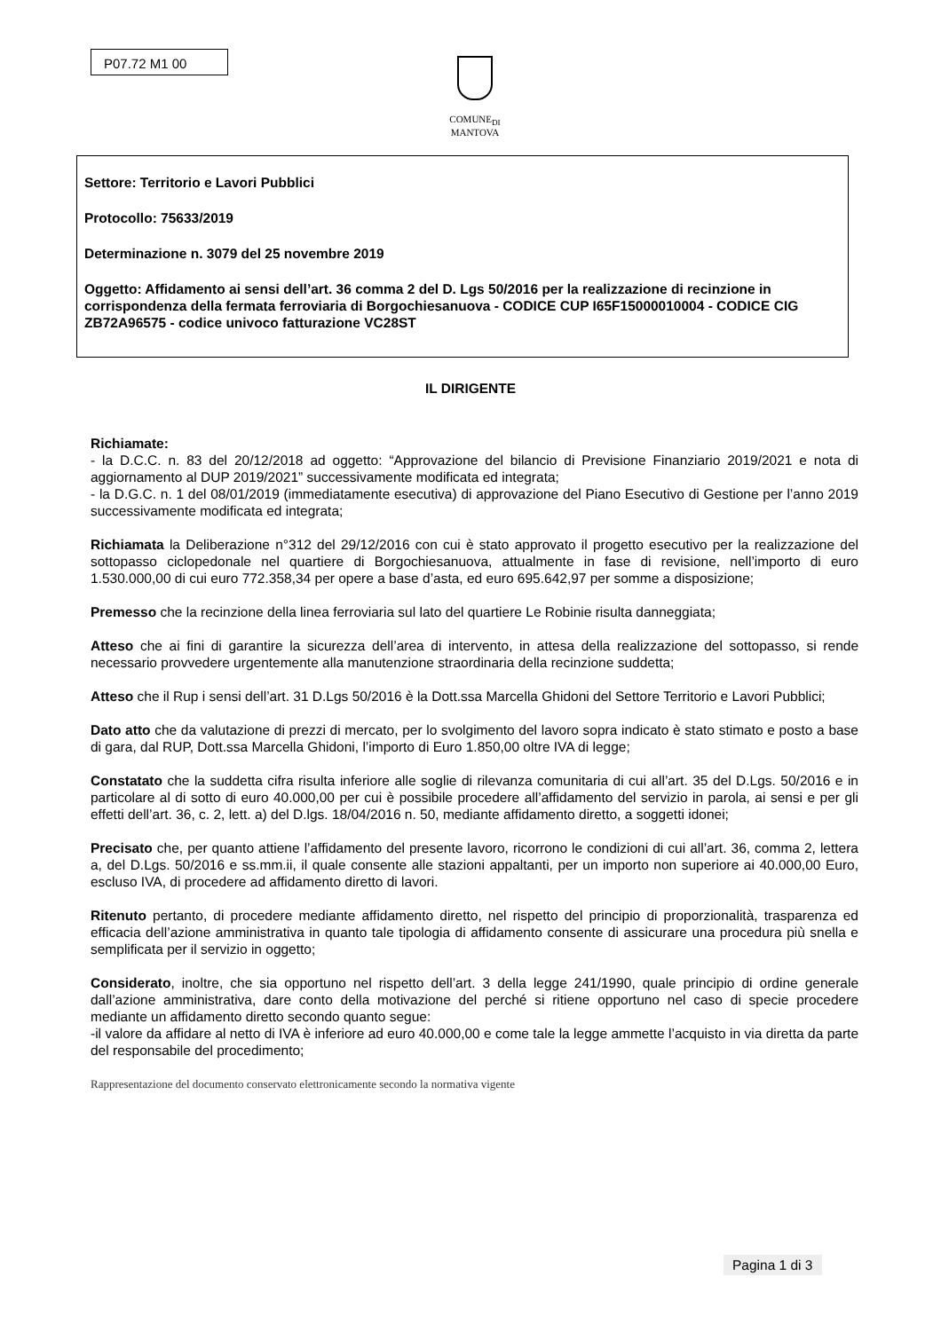P07.72 M1 00
COMUNE<sub>DI</sub>
MANTOVA
Settore: Territorio e Lavori Pubblici
Protocollo: 75633/2019
Determinazione n. 3079 del 25 novembre 2019
Oggetto: Affidamento ai sensi dell’art. 36 comma 2 del D. Lgs 50/2016 per la realizzazione di recinzione in corrispondenza della fermata ferroviaria di Borgochiesanuova - CODICE CUP I65F15000010004 - CODICE CIG ZB72A96575 - codice univoco fatturazione VC28ST
IL DIRIGENTE
Richiamate:
- la D.C.C. n. 83 del 20/12/2018 ad oggetto: “Approvazione del bilancio di Previsione Finanziario 2019/2021 e nota di aggiornamento al DUP 2019/2021” successivamente modificata ed integrata;
- la D.G.C. n. 1 del 08/01/2019 (immediatamente esecutiva) di approvazione del Piano Esecutivo di Gestione per l’anno 2019 successivamente modificata ed integrata;
Richiamata la Deliberazione n°312 del 29/12/2016 con cui è stato approvato il progetto esecutivo per la realizzazione del sottopasso ciclopedonale nel quartiere di Borgochiesanuova, attualmente in fase di revisione, nell’importo di euro 1.530.000,00 di cui euro 772.358,34 per opere a base d’asta, ed euro 695.642,97 per somme a disposizione;
Premesso che la recinzione della linea ferroviaria sul lato del quartiere Le Robinie risulta danneggiata;
Atteso che ai fini di garantire la sicurezza dell’area di intervento, in attesa della realizzazione del sottopasso, si rende necessario provvedere urgentemente alla manutenzione straordinaria della recinzione suddetta;
Atteso che il Rup i sensi dell’art. 31 D.Lgs 50/2016 è la Dott.ssa Marcella Ghidoni del Settore Territorio e Lavori Pubblici;
Dato atto che da valutazione di prezzi di mercato, per lo svolgimento del lavoro sopra indicato è stato stimato e posto a base di gara, dal RUP, Dott.ssa Marcella Ghidoni, l’importo di Euro 1.850,00 oltre IVA di legge;
Constatato che la suddetta cifra risulta inferiore alle soglie di rilevanza comunitaria di cui all’art. 35 del D.Lgs. 50/2016 e in particolare al di sotto di euro 40.000,00 per cui è possibile procedere all’affidamento del servizio in parola, ai sensi e per gli effetti dell’art. 36, c. 2, lett. a) del D.lgs. 18/04/2016 n. 50, mediante affidamento diretto, a soggetti idonei;
Precisato che, per quanto attiene l’affidamento del presente lavoro, ricorrono le condizioni di cui all’art. 36, comma 2, lettera a, del D.Lgs. 50/2016 e ss.mm.ii, il quale consente alle stazioni appaltanti, per un importo non superiore ai 40.000,00 Euro, escluso IVA, di procedere ad affidamento diretto di lavori.
Ritenuto pertanto, di procedere mediante affidamento diretto, nel rispetto del principio di proporzionalità, trasparenza ed efficacia dell’azione amministrativa in quanto tale tipologia di affidamento consente di assicurare una procedura più snella e semplificata per il servizio in oggetto;
Considerato, inoltre, che sia opportuno nel rispetto dell’art. 3 della legge 241/1990, quale principio di ordine generale dall’azione amministrativa, dare conto della motivazione del perché si ritiene opportuno nel caso di specie procedere mediante un affidamento diretto secondo quanto segue:
-il valore da affidare al netto di IVA è inferiore ad euro 40.000,00 e come tale la legge ammette l’acquisto in via diretta da parte del responsabile del procedimento;
Rappresentazione del documento conservato elettronicamente secondo la normativa vigente
Pagina 1 di 3